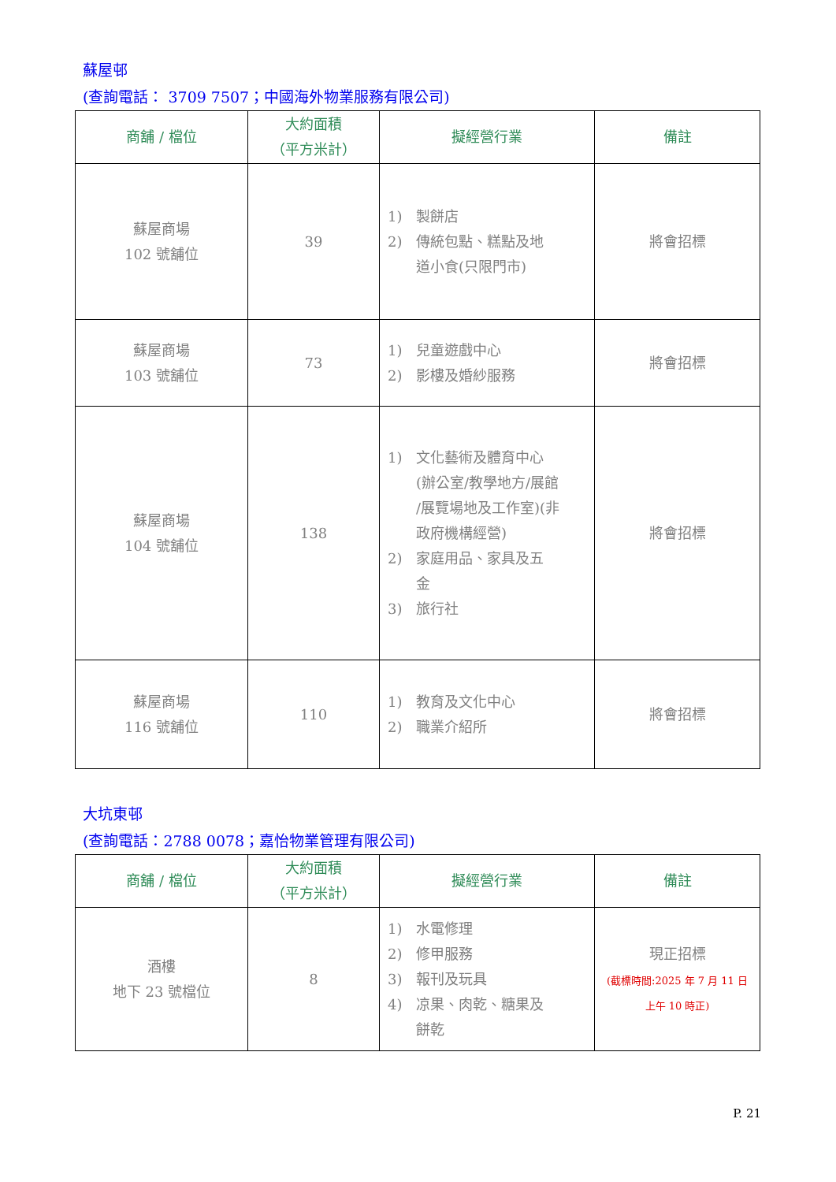蘇屋邨
(查詢電話： 3709 7507；中國海外物業服務有限公司)
| 商舖 / 檔位 | 大約面積 （平方米計） | 擬經營行業 | 備註 |
| --- | --- | --- | --- |
| 蘇屋商場 102 號舖位 | 39 | 1) 製餅店 2) 傳統包點、糕點及地 道小食(只限門市) | 將會招標 |
| 蘇屋商場 103 號舖位 | 73 | 1) 兒童遊戲中心 2) 影樓及婚紗服務 | 將會招標 |
| 蘇屋商場 104 號舖位 | 138 | 1) 文化藝術及體育中心 (辦公室/教學地方/展館 /展覽場地及工作室)(非 政府機構經營) 2) 家庭用品、家具及五 金 3) 旅行社 | 將會招標 |
| 蘇屋商場 116 號舖位 | 110 | 1) 教育及文化中心 2) 職業介紹所 | 將會招標 |
大坑東邨
(查詢電話：2788 0078；嘉怡物業管理有限公司)
| 商舖 / 檔位 | 大約面積 （平方米計） | 擬經營行業 | 備註 |
| --- | --- | --- | --- |
| 酒樓 地下 23 號檔位 | 8 | 1) 水電修理 2) 修甲服務 3) 報刊及玩具 4) 凉果、肉乾、糖果及 餅乾 | 現正招標 (截標時間:2025 年 7 月 11 日 上午 10 時正) |
P. 21